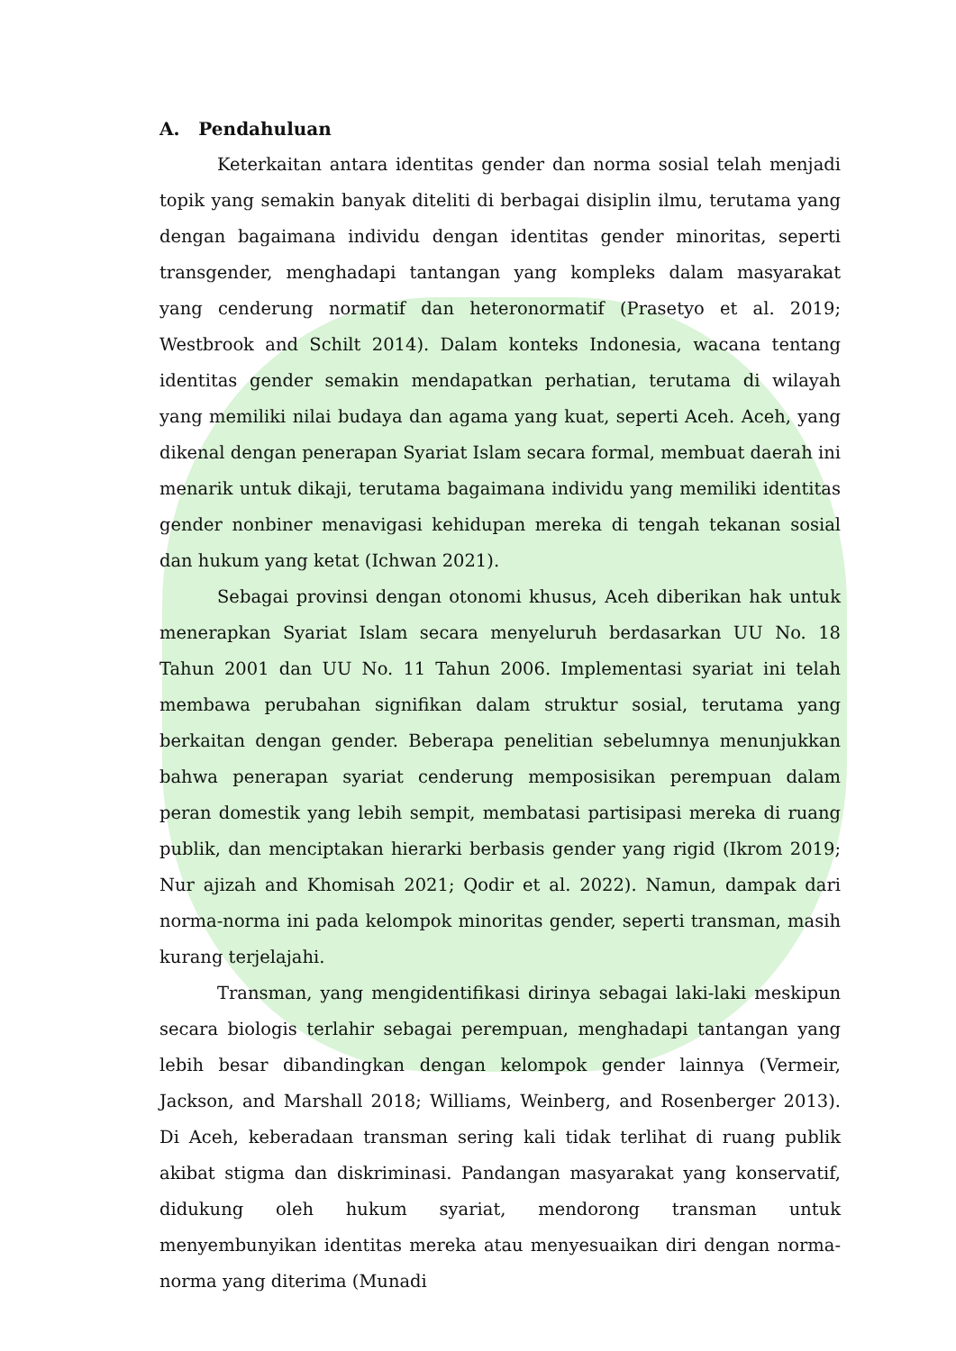A. Pendahuluan
Keterkaitan antara identitas gender dan norma sosial telah menjadi topik yang semakin banyak diteliti di berbagai disiplin ilmu, terutama yang dengan bagaimana individu dengan identitas gender minoritas, seperti transgender, menghadapi tantangan yang kompleks dalam masyarakat yang cenderung normatif dan heteronormatif (Prasetyo et al. 2019; Westbrook and Schilt 2014). Dalam konteks Indonesia, wacana tentang identitas gender semakin mendapatkan perhatian, terutama di wilayah yang memiliki nilai budaya dan agama yang kuat, seperti Aceh. Aceh, yang dikenal dengan penerapan Syariat Islam secara formal, membuat daerah ini menarik untuk dikaji, terutama bagaimana individu yang memiliki identitas gender nonbiner menavigasi kehidupan mereka di tengah tekanan sosial dan hukum yang ketat (Ichwan 2021).
Sebagai provinsi dengan otonomi khusus, Aceh diberikan hak untuk menerapkan Syariat Islam secara menyeluruh berdasarkan UU No. 18 Tahun 2001 dan UU No. 11 Tahun 2006. Implementasi syariat ini telah membawa perubahan signifikan dalam struktur sosial, terutama yang berkaitan dengan gender. Beberapa penelitian sebelumnya menunjukkan bahwa penerapan syariat cenderung memposisikan perempuan dalam peran domestik yang lebih sempit, membatasi partisipasi mereka di ruang publik, dan menciptakan hierarki berbasis gender yang rigid (Ikrom 2019; Nur ajizah and Khomisah 2021; Qodir et al. 2022). Namun, dampak dari norma-norma ini pada kelompok minoritas gender, seperti transman, masih kurang terjelajahi.
Transman, yang mengidentifikasi dirinya sebagai laki-laki meskipun secara biologis terlahir sebagai perempuan, menghadapi tantangan yang lebih besar dibandingkan dengan kelompok gender lainnya (Vermeir, Jackson, and Marshall 2018; Williams, Weinberg, and Rosenberger 2013). Di Aceh, keberadaan transman sering kali tidak terlihat di ruang publik akibat stigma dan diskriminasi. Pandangan masyarakat yang konservatif, didukung oleh hukum syariat, mendorong transman untuk menyembunyikan identitas mereka atau menyesuaikan diri dengan norma-norma yang diterima (Munadi